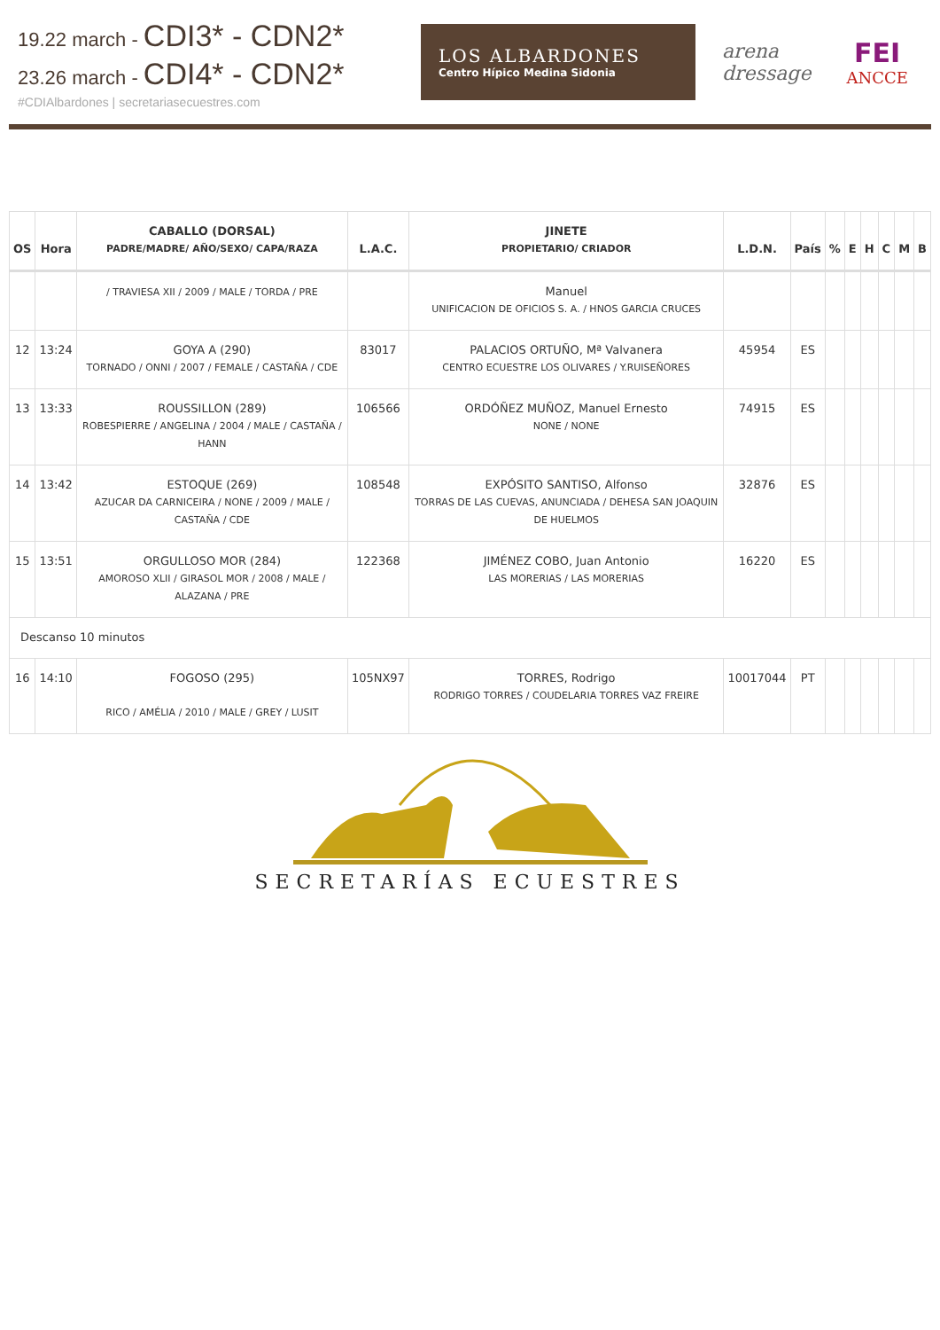19.22 march - CDI3* - CDN2*
23.26 march - CDI4* - CDN2*
#CDIAlbardones | secretariasecuestres.com
LOS ALBARDONES
Centro Hípico Medina Sidonia
arena
dressage
FEI
ANCCE
| OS | Hora | CABALLO (DORSAL) PADRE/MADRE/ AÑO/SEXO/ CAPA/RAZA | L.A.C. | JINETE PROPIETARIO/ CRIADOR | L.D.N. | País | % | E | H | C | M | B |
| --- | --- | --- | --- | --- | --- | --- | --- | --- | --- | --- | --- | --- |
| | | / TRAVIESA XII / 2009 / MALE / TORDA / PRE | | Manuel UNIFICACION DE OFICIOS S. A. / HNOS GARCIA CRUCES | | | | | | | | |
| 12 | 13:24 | GOYA A (290) TORNADO / ONNI / 2007 / FEMALE / CASTAÑA / CDE | 83017 | PALACIOS ORTUÑO, Mª Valvanera CENTRO ECUESTRE LOS OLIVARES / Y.RUISEÑORES | 45954 | ES | | | | | | |
| 13 | 13:33 | ROUSSILLON (289) ROBESPIERRE / ANGELINA / 2004 / MALE / CASTAÑA / HANN | 106566 | ORDÓÑEZ MUÑOZ, Manuel Ernesto NONE / NONE | 74915 | ES | | | | | | |
| 14 | 13:42 | ESTOQUE (269) AZUCAR DA CARNICEIRA / NONE / 2009 / MALE / CASTAÑA / CDE | 108548 | EXPÓSITO SANTISO, Alfonso TORRAS DE LAS CUEVAS, ANUNCIADA / DEHESA SAN JOAQUIN DE HUELMOS | 32876 | ES | | | | | | |
| 15 | 13:51 | ORGULLOSO MOR (284) AMOROSO XLII / GIRASOL MOR / 2008 / MALE / ALAZANA / PRE | 122368 | JIMÉNEZ COBO, Juan Antonio LAS MORERIAS / LAS MORERIAS | 16220 | ES | | | | | | |
| Descanso 10 minutos | | | | | | | | | | | | |
| 16 | 14:10 | FOGOSO (295) RICO / AMÉLIA / 2010 / MALE / GREY / LUSIT | 105NX97 | TORRES, Rodrigo RODRIGO TORRES / COUDELARIA TORRES VAZ FREIRE | 10017044 | PT | | | | | | |
SECRETARÍAS ECUESTRES